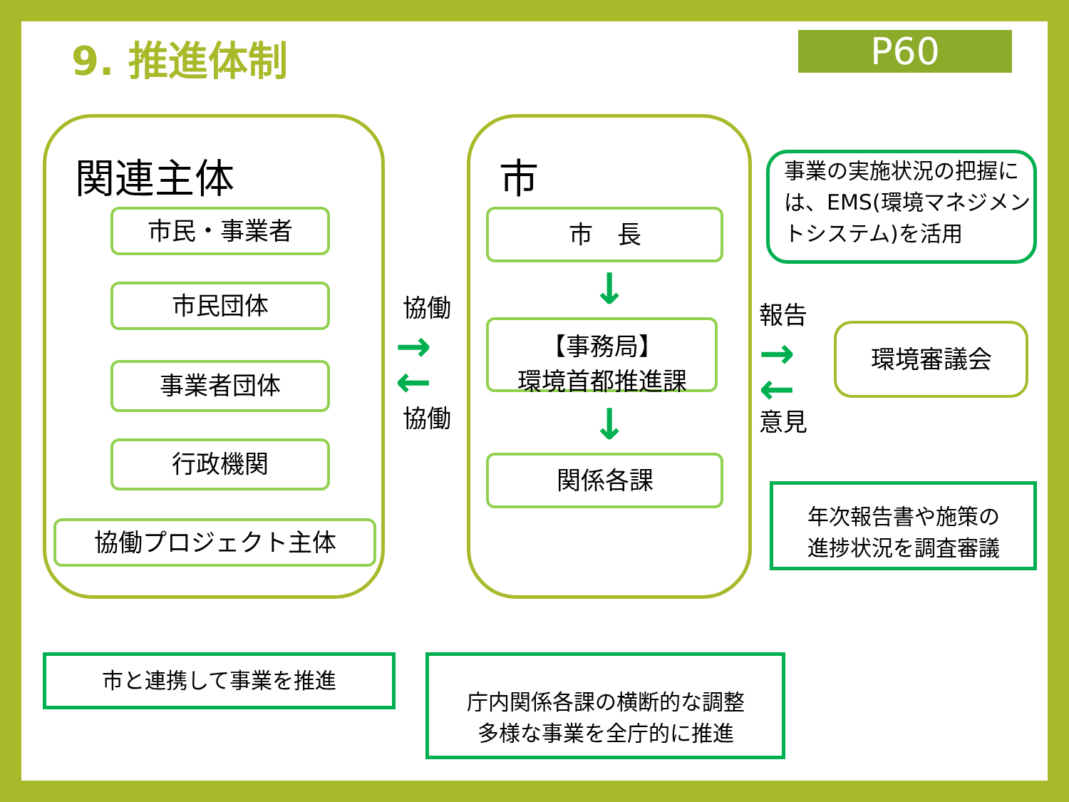9. 推進体制 P60
関連主体
市民・事業者
市民団体
事業者団体
行政機関
協働プロジェクト主体
協働
→
←
協働
市
市　長
↓
【事務局】
環境首都推進課
↓
関係各課
事業の実施状況の把握には、EMS(環境マネジメントシステム)を活用
報告
→
←
意見
環境審議会
年次報告書や施策の
進捗状況を調査審議
市と連携して事業を推進
庁内関係各課の横断的な調整
多様な事業を全庁的に推進